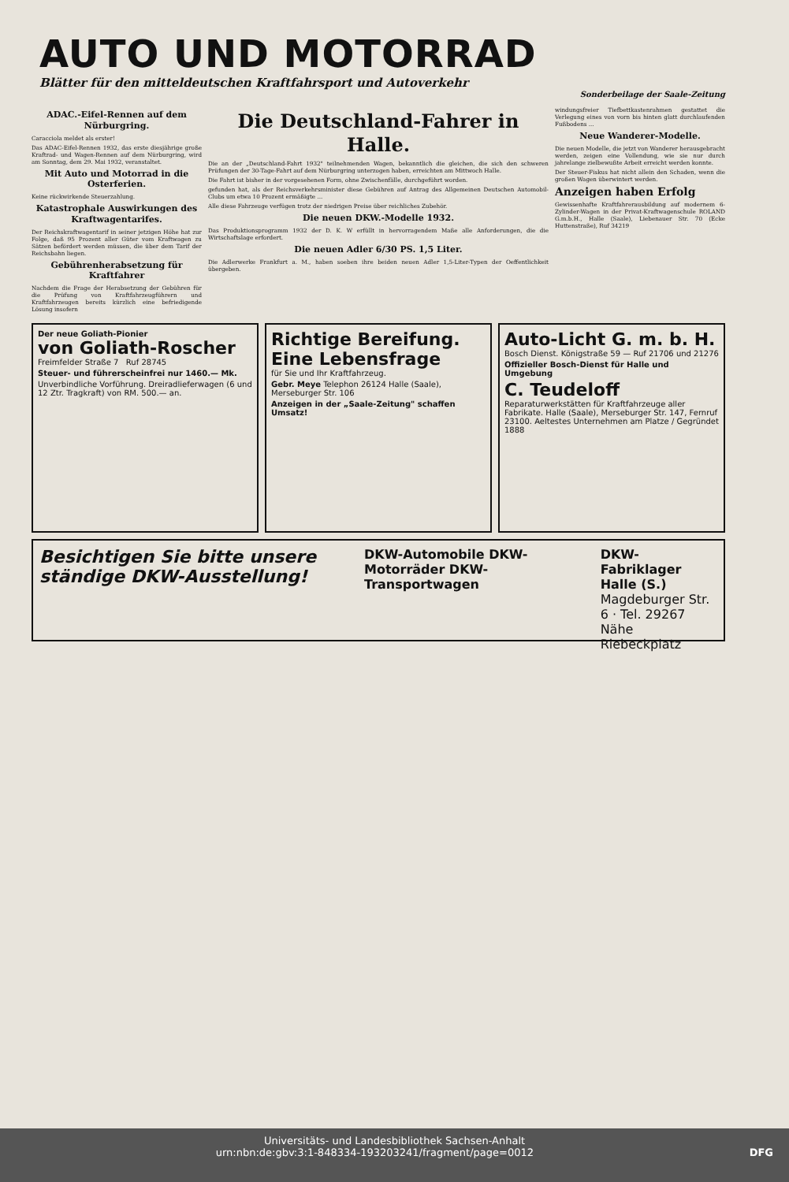AUTO UND MOTORRAD
Blätter für den mitteldeutschen Kraftfahrsport und Autoverkehr
Sonderbeilage der Saale-Zeitung
ADAC.-Eifel-Rennen auf dem Nürburgring.
Caracciola meldet als erster!
Das ADAC-Eifel-Rennen 1932, das erste diesjährige große Kraftrad- und Wagen-Rennen auf dem Nürburgring, wird am Sonntag, dem 29. Mai 1932, veranstaltet.
Mit Auto und Motorrad in die Osterferien.
Keine rückwirkende Steuerzahlung.
Katastrophale Auswirkungen des Kraftwagentarifes.
Der Reichskraftwagentarif in seiner jetzigen Höhe hat zur Folge, daß 95 Prozent aller Güter vom Kraftwagen zu Sätzen befördert werden müssen, die über dem Tarif der Reichsbahn liegen.
Gebührenherabsetzung für Kraftfahrer
Nachdem die Frage der Herabsetzung der Gebühren für die Prüfung von Kraftfahrzeugführern und Kraftfahrzeugen bereits kürzlich eine befriedigende Lösung insofern
Die Deutschland-Fahrer in Halle.
Die an der „Deutschland-Fahrt 1932" teilnehmenden Wagen, bekanntlich die gleichen, die sich den schweren Prüfungen der 30-Tage-Fahrt auf dem Nürburgring unterzogen haben, erreichten am Mittwoch Halle.
Die Fahrt ist bisher in der vorgesehenen Form, ohne Zwischenfälle, durchgeführt worden.
gefunden hat, als der Reichsverkehrsminister diese Gebühren auf Antrag des Allgemeinen Deutschen Automobil-Clubs um etwa 10 Prozent ermäßigte ...
Alle diese Fahrzeuge verfügen trotz der niedrigen Preise über reichliches Zubehör.
Die neuen DKW.-Modelle 1932.
Das Produktionsprogramm 1932 der D. K. W erfüllt in hervorragendem Maße alle Anforderungen, die die Wirtschaftslage erfordert.
Die neuen Adler 6/30 PS. 1,5 Liter.
Die Adlerwerke Frankfurt a. M., haben soeben ihre beiden neuen Adler 1,5-Liter-Typen der Oeffentlichkeit übergeben.
windungsfreier Tiefbettkastenrahmen gestattet die Verlegung eines von vorn bis hinten glatt durchlaufenden Fußbodens ...
Neue Wanderer-Modelle.
Die neuen Modelle, die jetzt von Wanderer herausgebracht werden, zeigen eine Vollendung, wie sie nur durch jahrelange zielbewußte Arbeit erreicht werden konnte.
Der Steuer-Fiskus hat nicht allein den Schaden, wenn die großen Wagen überwintert werden.
Anzeigen haben Erfolg
Gewissenhafte Kraftfahrerausbildung auf modernem 6-Zylinder-Wagen in der Privat-Kraftwagenschule ROLAND G.m.b.H., Halle (Saale), Liebenauer Str. 70 (Ecke Huttenstraße), Ruf 34219
Der neue Goliath-Pionier
von Goliath-Roscher
Freimfelder Straße 7 Ruf 28745
Steuer- und führerscheinfrei nur 1460.— Mk.
Unverbindliche Vorführung. Dreiradlieferwagen (6 und 12 Ztr. Tragkraft) von RM. 500.— an.
Richtige Bereifung. Eine Lebensfrage
für Sie und Ihr Kraftfahrzeug.
Gebr. Meye Telephon 26124 Halle (Saale), Merseburger Str. 106
Anzeigen in der „Saale-Zeitung" schaffen Umsatz!
Auto-Licht G. m. b. H.
Bosch Dienst. Königstraße 59 — Ruf 21706 und 21276
Offizieller Bosch-Dienst für Halle und Umgebung
C. Teudeloff
Reparaturwerkstätten für Kraftfahrzeuge aller Fabrikate. Halle (Saale), Merseburger Str. 147, Fernruf 23100. Aeltestes Unternehmen am Platze / Gegründet 1888
Besichtigen Sie bitte unsere ständige DKW-Ausstellung!
DKW-Automobile DKW-Motorräder DKW-Transportwagen
DKW-Fabriklager Halle (S.)
Magdeburger Str. 6 · Tel. 29267
Nähe Riebeckplatz
Universitäts- und Landesbibliothek Sachsen-Anhalt
urn:nbn:de:gbv:3:1-848334-193203241/fragment/page=0012 DFG